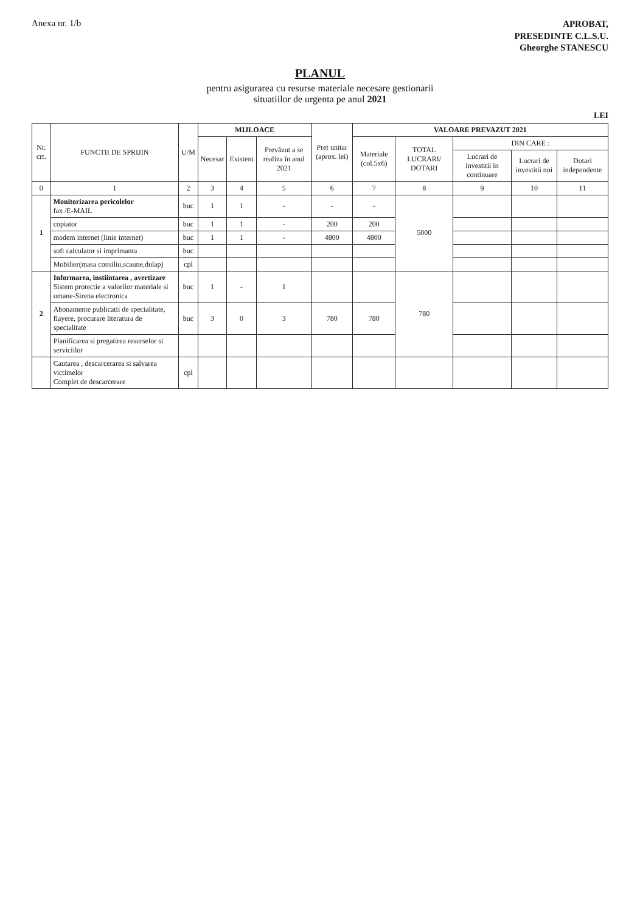Anexa nr. 1/b
APROBAT,
PRESEDINTE C.L.S.U.
Gheorghe STANESCU
PLANUL
pentru asigurarea cu resurse materiale necesare gestionarii
situatiilor de urgenta pe anul 2021
LEI
| Nr. crt. | FUNCTII DE SPRIJIN | U/M | MIJLOACE | | | Pret unitar (aprox. lei) | VALOARE PREVAZUT 2021 | | | | |
| --- | --- | --- | --- | --- | --- | --- | --- | --- | --- | --- | --- |
| | | | Necesar | Existent | Prevăzut a se realiza în anul 2021 | | Materiale (col.5x6) | TOTAL LUCRARI/ DOTARI | DIN CARE : | | |
| | | | | | | | | | Lucrari de investitii in continuare | Lucrari de investitii noi | Dotari independente |
| 0 | 1 | 2 | 3 | 4 | 5 | 6 | 7 | 8 | 9 | 10 | 11 |
| 1 | Monitorizarea pericolelor fax /E-MAIL | buc | 1 | 1 | - | - | - | 5000 | | | |
| | copiator | buc | 1 | 1 | - | 200 | 200 | | | | |
| | modem internet (linie internet) | buc | 1 | 1 | - | 4800 | 4800 | | | | |
| | soft calculator si imprimanta | buc | | | | | | | | | |
| | Mobilier(masa consiliu,scaune,dulap) | cpl | | | | | | | | | |
| 2 | Informarea, instiintarea , avertizare Sistem protectie a valorilor materiale si umane-Sirena electronica | buc | 1 | - | 1 | | | 780 | | | |
| | Abonamente publicatii de specialitate, flayere, procurare literatura de specialitate | buc | 3 | 0 | 3 | 780 | 780 | | | | |
| | Planificarea si pregatirea resurselor si serviciilor | | | | | | | | | | |
| | Cautarea , descarcerarea si salvarea victimelor Complet de descarcerare | cpl | | | | | | | | | |